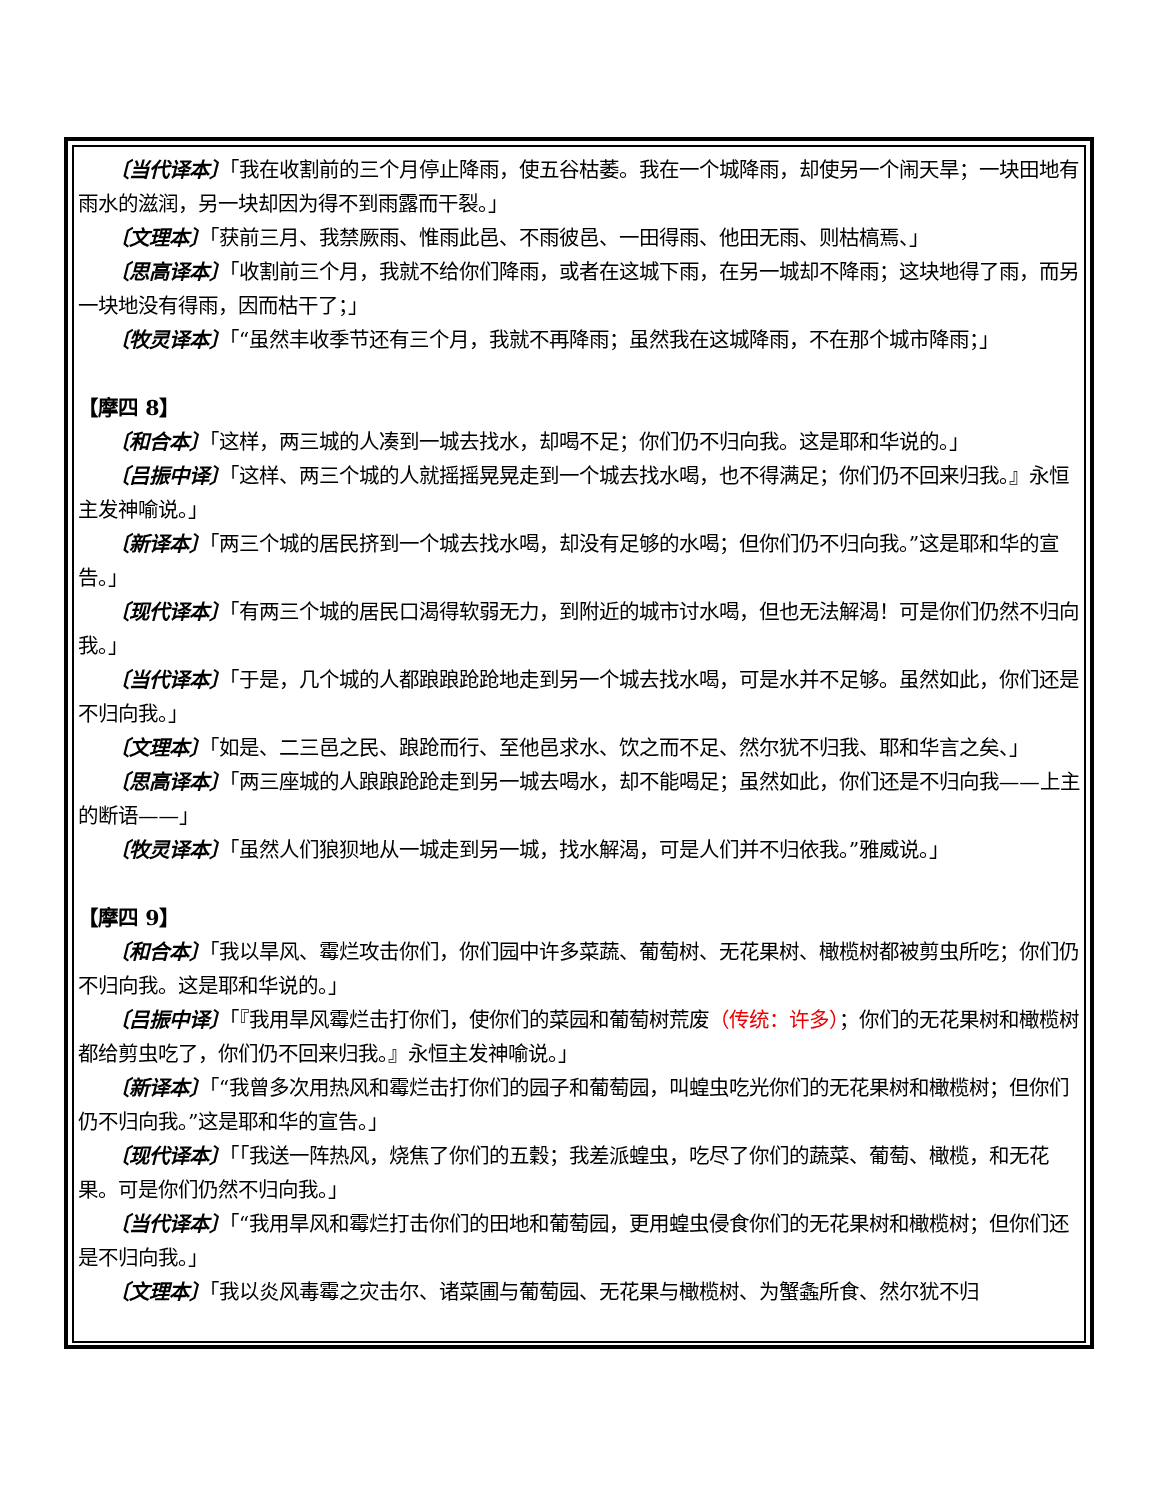〔当代译本〕「我在收割前的三个月停止降雨，使五谷枯萎。我在一个城降雨，却使另一个闹天旱；一块田地有雨水的滋润，另一块却因为得不到雨露而干裂。」
〔文理本〕「获前三月、我禁厥雨、惟雨此邑、不雨彼邑、一田得雨、他田无雨、则枯槁焉、」
〔思高译本〕「收割前三个月，我就不给你们降雨，或者在这城下雨，在另一城却不降雨；这块地得了雨，而另一块地没有得雨，因而枯干了；」
〔牧灵译本〕「“虽然丰收季节还有三个月，我就不再降雨；虽然我在这城降雨，不在那个城市降雨；」
【摩四 8】
〔和合本〕「这样，两三城的人凑到一城去找水，却喝不足；你们仍不归向我。这是耶和华说的。」
〔吕振中译〕「这样、两三个城的人就摇摇晃晃走到一个城去找水喝，也不得满足；你们仍不回来归我。』永恒主发神喻说。」
〔新译本〕「两三个城的居民挤到一个城去找水喝，却没有足够的水喝；但你们仍不归向我。”这是耶和华的宣告。」
〔现代译本〕「有两三个城的居民口渴得软弱无力，到附近的城市讨水喝，但也无法解渴！可是你们仍然不归向我。」
〔当代译本〕「于是，几个城的人都踉踉跄跄地走到另一个城去找水喝，可是水并不足够。虽然如此，你们还是不归向我。」
〔文理本〕「如是、二三邑之民、踉跄而行、至他邑求水、饮之而不足、然尔犹不归我、耶和华言之矣、」
〔思高译本〕「两三座城的人踉踉跄跄走到另一城去喝水，却不能喝足；虽然如此，你们还是不归向我——上主的断语——」
〔牧灵译本〕「虽然人们狼狈地从一城走到另一城，找水解渴，可是人们并不归依我。”雅威说。」
【摩四 9】
〔和合本〕「我以旱风、霉烂攻击你们，你们园中许多菜蔬、葡萄树、无花果树、橄榄树都被剪虫所吃；你们仍不归向我。这是耶和华说的。」
〔吕振中译〕「『我用旱风霉烂击打你们，使你们的菜园和葡萄树荒废（传统：许多）；你们的无花果树和橄榄树都给剪虫吃了，你们仍不回来归我。』永恒主发神喻说。」
〔新译本〕「“我曾多次用热风和霉烂击打你们的园子和葡萄园，叫蝗虫吃光你们的无花果树和橄榄树；但你们仍不归向我。”这是耶和华的宣告。」
〔现代译本〕「「我送一阵热风，烧焦了你们的五穀；我差派蝗虫，吃尽了你们的蔬菜、葡萄、橄榄，和无花果。可是你们仍然不归向我。」
〔当代译本〕「“我用旱风和霉烂打击你们的田地和葡萄园，更用蝗虫侵食你们的无花果树和橄榄树；但你们还是不归向我。」
〔文理本〕「我以炎风毒霉之灾击尔、诸菜圃与葡萄园、无花果与橄榄树、为蟹螽所食、然尔犹不归